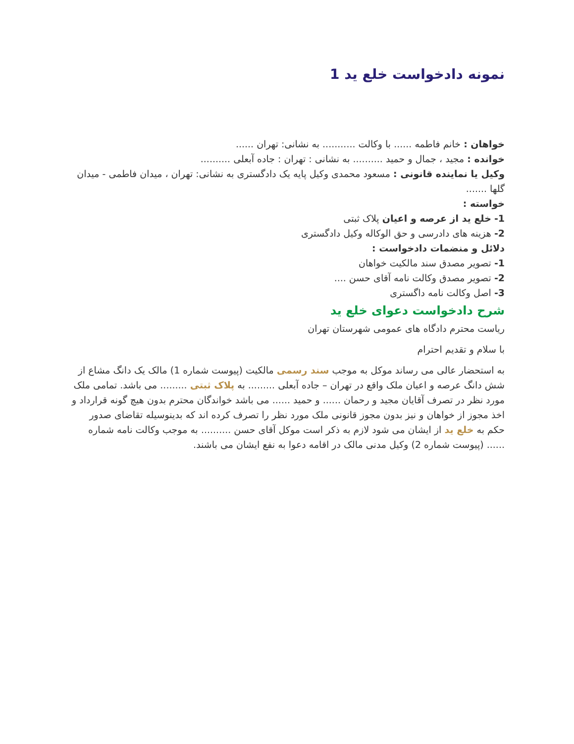نمونه دادخواست خلع ید 1
خواهان : خانم فاطمه ...... با وکالت ........... به نشانی: تهران ......
خوانده : مجید ، جمال و حمید .......... به نشانی : تهران : جاده آبعلی ..........
وکیل یا نماینده قانونی : مسعود محمدی وکیل پایه یک دادگستری به نشانی: تهران ، میدان فاطمی - میدان گلها .......
خواسته :
1- خلع ید از عرصه و اعیان پلاک ثبتی
2- هزینه های دادرسی و حق الوکاله وکیل دادگستری
دلائل و منضمات دادخواست :
1- تصویر مصدق سند مالکیت خواهان
2- تصویر مصدق وکالت نامه آقای حسن ....
3- اصل وکالت نامه داگستری
شرح دادخواست دعوای خلع ید
ریاست محترم دادگاه های عمومی شهرستان تهران
با سلام و تقدیم احترام
به استحضار عالی می رساند موکل به موجب سند رسمی مالکیت (پیوست شماره 1) مالک یک دانگ مشاع از شش دانگ عرصه و اعیان ملک واقع در تهران – جاده آبعلی ......... به پلاک ثبتی ......... می باشد. تمامی ملک مورد نظر در تصرف آقایان مجید و رحمان ...... و حمید ...... می باشد خواندگان محترم بدون هیچ گونه قرارداد و اخذ مجوز از خواهان و نیز بدون مجوز قانونی ملک مورد نظر را تصرف کرده اند که بدینوسیله تقاضای صدور حکم به خلع ید از ایشان می شود لازم به ذکر است موکل آقای حسن .......... به موجب وکالت نامه شماره ...... (پیوست شماره 2) وکیل مدنی مالک در اقامه دعوا به نفع ایشان می باشند.